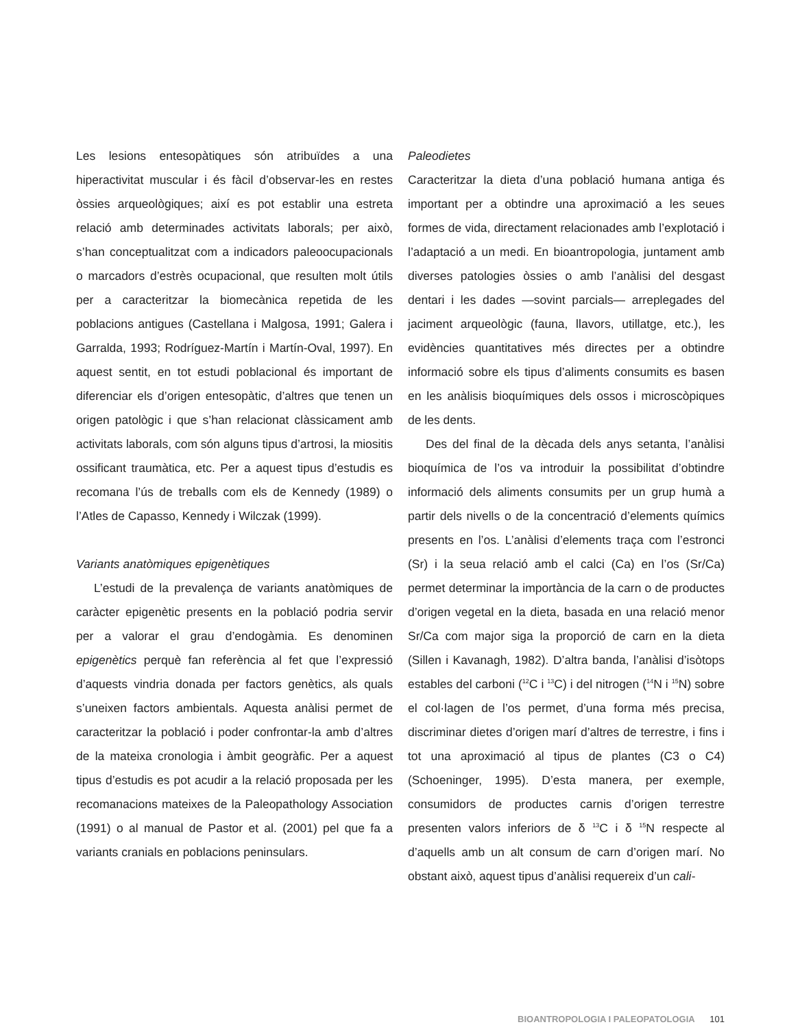Les lesions entesopàtiques són atribuïdes a una hiperactivitat muscular i és fàcil d’observar-les en restes òssies arqueològiques; així es pot establir una estreta relació amb determinades activitats laborals; per això, s’han conceptualitzat com a indicadors paleoocupacionals o marcadors d’estrès ocupacional, que resulten molt útils per a caracteritzar la biomecànica repetida de les poblacions antigues (Castellana i Malgosa, 1991; Galera i Garralda, 1993; Rodríguez-Martín i Martín-Oval, 1997). En aquest sentit, en tot estudi poblacional és important de diferenciar els d’origen entesopàtic, d’altres que tenen un origen patològic i que s’han relacionat clàssicament amb activitats laborals, com són alguns tipus d’artrosi, la miositis ossificant traumàtica, etc. Per a aquest tipus d’estudis es recomana l’ús de treballs com els de Kennedy (1989) o l’Atles de Capasso, Kennedy i Wilczak (1999).
Variants anatòmiques epigenètiques
L’estudi de la prevalença de variants anatòmiques de caràcter epigenètic presents en la població podria servir per a valorar el grau d’endogàmia. Es denominen epigenètics perquè fan referència al fet que l’expressió d’aquests vindria donada per factors genètics, als quals s’uneixen factors ambientals. Aquesta anàlisi permet de caracteritzar la població i poder confrontar-la amb d’altres de la mateixa cronologia i àmbit geogràfic. Per a aquest tipus d’estudis es pot acudir a la relació proposada per les recomanacions mateixes de la Paleopathology Association (1991) o al manual de Pastor et al. (2001) pel que fa a variants cranials en poblacions peninsulars.
Paleodietes
Caracteritzar la dieta d’una població humana antiga és important per a obtindre una aproximació a les seues formes de vida, directament relacionades amb l’explotació i l’adaptació a un medi. En bioantropologia, juntament amb diverses patologies òssies o amb l’anàlisi del desgast dentari i les dades —sovint parcials— arreplegades del jaciment arqueològic (fauna, llavors, utillatge, etc.), les evidències quantitatives més directes per a obtindre informació sobre els tipus d’aliments consumits es basen en les anàlisis bioquímiques dels ossos i microscòpiques de les dents.
Des del final de la dècada dels anys setanta, l’anàlisi bioquímica de l’os va introduir la possibilitat d’obtindre informació dels aliments consumits per un grup humà a partir dels nivells o de la concentració d’elements químics presents en l’os. L’anàlisi d’elements traça com l’estronci (Sr) i la seua relació amb el calci (Ca) en l’os (Sr/Ca) permet determinar la importància de la carn o de productes d’origen vegetal en la dieta, basada en una relació menor Sr/Ca com major siga la proporció de carn en la dieta (Sillen i Kavanagh, 1982). D’altra banda, l’anàlisi d’isòtops estables del carboni (<sup>12</sup>C i <sup>13</sup>C) i del nitrogen (<sup>14</sup>N i <sup>15</sup>N) sobre el col·lagen de l’os permet, d’una forma més precisa, discriminar dietes d’origen marí d’altres de terrestre, i fins i tot una aproximació al tipus de plantes (C3 o C4) (Schoeninger, 1995). D’esta manera, per exemple, consumidors de productes carnis d’origen terrestre presenten valors inferiors de δ <sup>13</sup>C i δ <sup>15</sup>N respecte al d’aquells amb un alt consum de carn d’origen marí. No obstant això, aquest tipus d’anàlisi requereix d’un cali-
BIOANTROPOLOGIA I PALEOPATOLOGIA 101